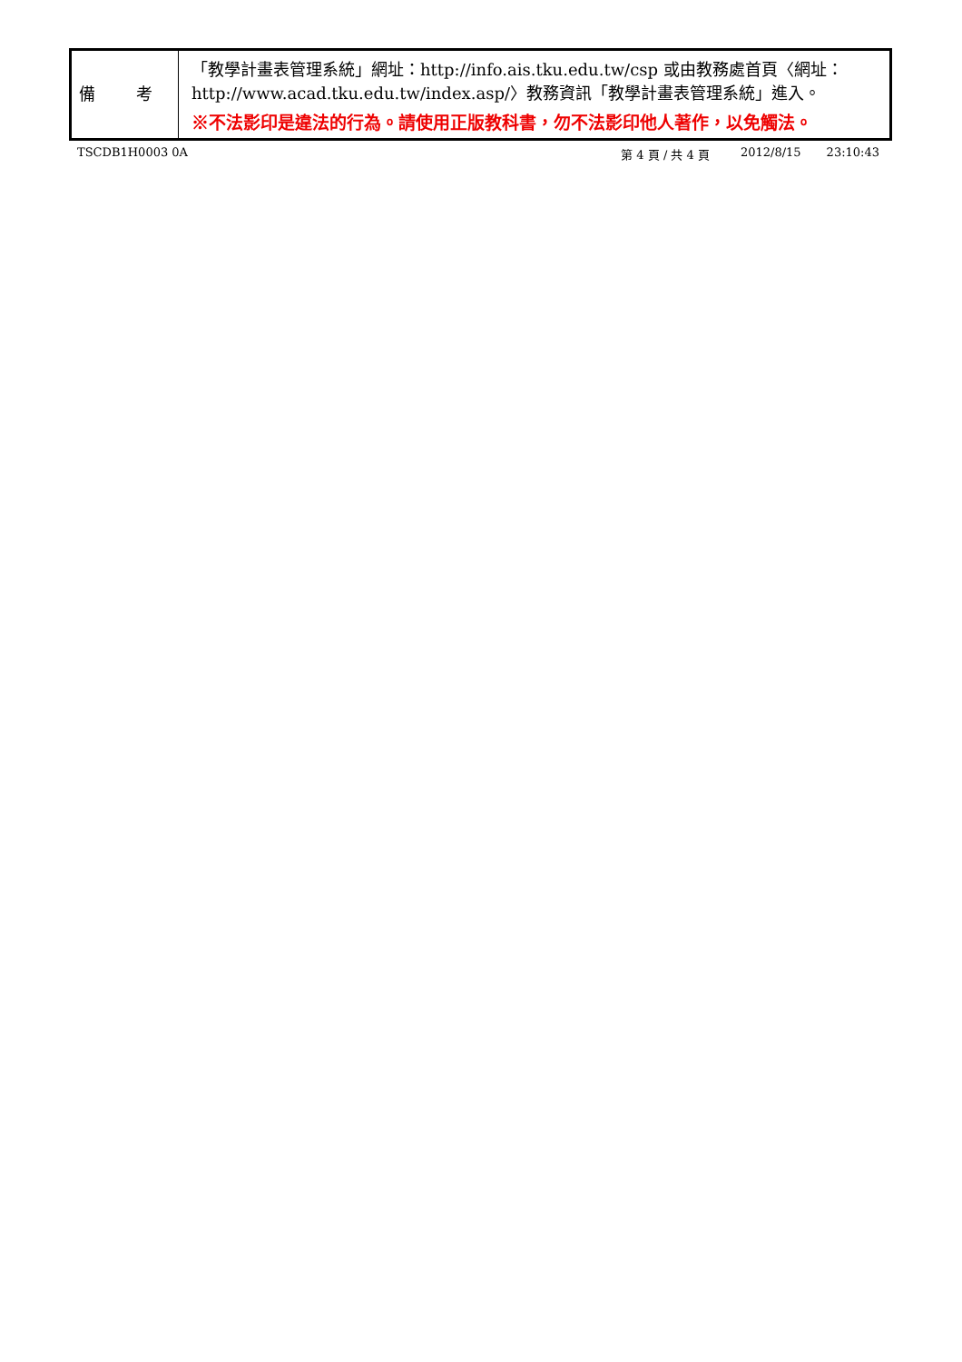| 備 考 | 「教學計畫表管理系統」網址： http://info.ais.tku.edu.tw/csp 或由教務處首頁〈網址： http://www.acad.tku.edu.tw/index.asp/ 〉教務資訊「教學計畫表管理系統」進入。 ※不法影印是違法的行為。請使用正版教科書，勿不法影印他人著作，以免觸法。 |
TSCDB1H0003 0A 第 4 頁 / 共 4 頁 2012/8/15 23:10:43